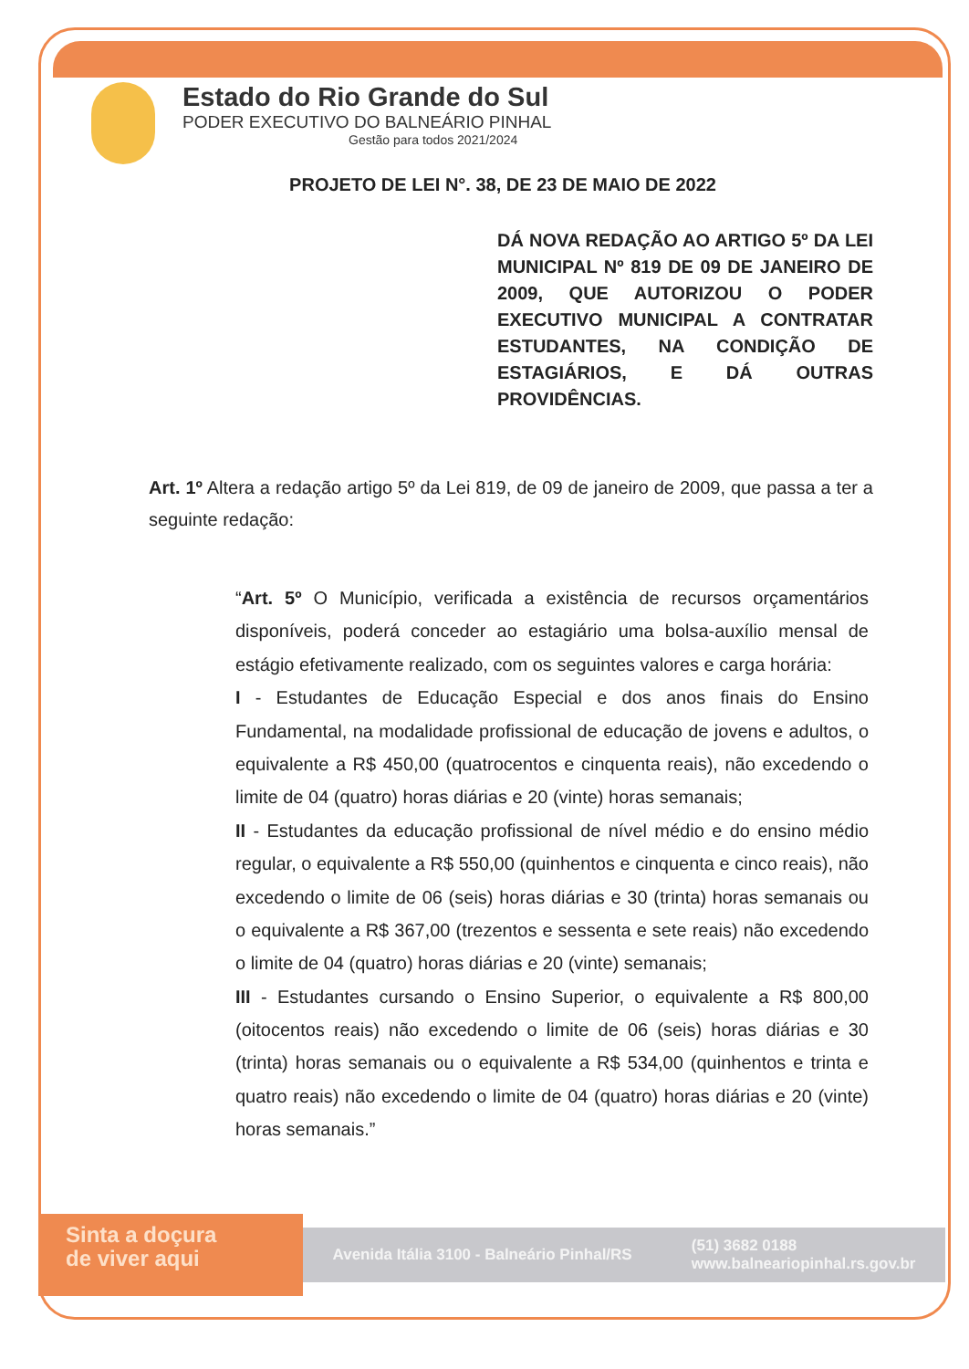Estado do Rio Grande do Sul
PODER EXECUTIVO DO BALNEÁRIO PINHAL
Gestão para todos 2021/2024
PROJETO DE LEI N°. 38, DE 23 DE MAIO DE 2022
DÁ NOVA REDAÇÃO AO ARTIGO 5º DA LEI MUNICIPAL Nº 819 DE 09 DE JANEIRO DE 2009, QUE AUTORIZOU O PODER EXECUTIVO MUNICIPAL A CONTRATAR ESTUDANTES, NA CONDIÇÃO DE ESTAGIÁRIOS, E DÁ OUTRAS PROVIDÊNCIAS.
Art. 1º Altera a redação artigo 5º da Lei 819, de 09 de janeiro de 2009, que passa a ter a seguinte redação:
“Art. 5º O Município, verificada a existência de recursos orçamentários disponíveis, poderá conceder ao estagiário uma bolsa-auxílio mensal de estágio efetivamente realizado, com os seguintes valores e carga horária:
I - Estudantes de Educação Especial e dos anos finais do Ensino Fundamental, na modalidade profissional de educação de jovens e adultos, o equivalente a R$ 450,00 (quatrocentos e cinquenta reais), não excedendo o limite de 04 (quatro) horas diárias e 20 (vinte) horas semanais;
II - Estudantes da educação profissional de nível médio e do ensino médio regular, o equivalente a R$ 550,00 (quinhentos e cinquenta e cinco reais), não excedendo o limite de 06 (seis) horas diárias e 30 (trinta) horas semanais ou o equivalente a R$ 367,00 (trezentos e sessenta e sete reais) não excedendo o limite de 04 (quatro) horas diárias e 20 (vinte) semanais;
III - Estudantes cursando o Ensino Superior, o equivalente a R$ 800,00 (oitocentos reais) não excedendo o limite de 06 (seis) horas diárias e 30 (trinta) horas semanais ou o equivalente a R$ 534,00 (quinhentos e trinta e quatro reais) não excedendo o limite de 04 (quatro) horas diárias e 20 (vinte) horas semanais.”
Sinta a doçura
de viver aqui
Avenida Itália 3100 - Balneário Pinhal/RS (51) 3682 0188
www.balneariopinhal.rs.gov.br